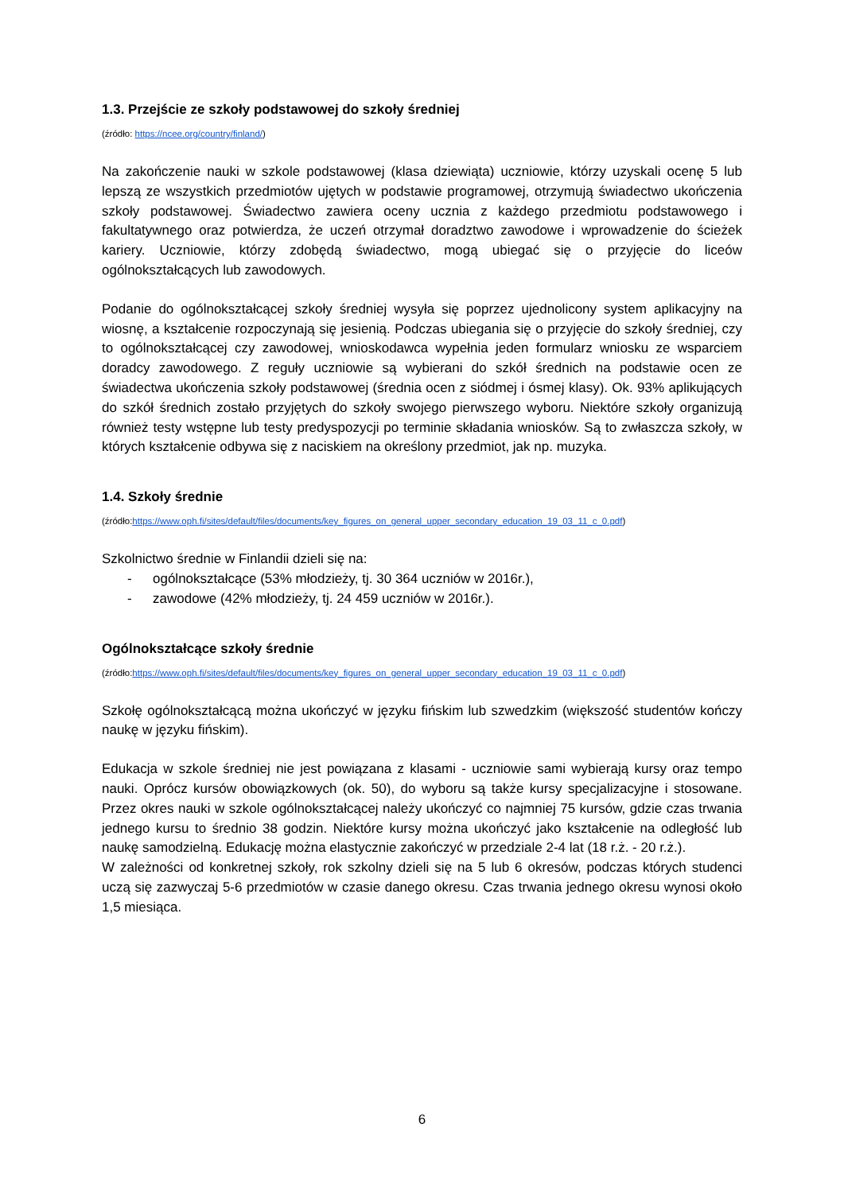1.3. Przejście ze szkoły podstawowej do szkoły średniej
(źródło: https://ncee.org/country/finland/)
Na zakończenie nauki w szkole podstawowej (klasa dziewiąta) uczniowie, którzy uzyskali ocenę 5 lub lepszą ze wszystkich przedmiotów ujętych w podstawie programowej, otrzymują świadectwo ukończenia szkoły podstawowej. Świadectwo zawiera oceny ucznia z każdego przedmiotu podstawowego i fakultatywnego oraz potwierdza, że uczeń otrzymał doradztwo zawodowe i wprowadzenie do ścieżek kariery. Uczniowie, którzy zdobędą świadectwo, mogą ubiegać się o przyjęcie do liceów ogólnokształcących lub zawodowych.
Podanie do ogólnokształcącej szkoły średniej wysyła się poprzez ujednolicony system aplikacyjny na wiosnę, a kształcenie rozpoczynają się jesienią. Podczas ubiegania się o przyjęcie do szkoły średniej, czy to ogólnokształcącej czy zawodowej, wnioskodawca wypełnia jeden formularz wniosku ze wsparciem doradcy zawodowego. Z reguły uczniowie są wybierani do szkół średnich na podstawie ocen ze świadectwa ukończenia szkoły podstawowej (średnia ocen z siódmej i ósmej klasy). Ok. 93% aplikujących do szkół średnich zostało przyjętych do szkoły swojego pierwszego wyboru. Niektóre szkoły organizują również testy wstępne lub testy predyspozycji po terminie składania wniosków. Są to zwłaszcza szkoły, w których kształcenie odbywa się z naciskiem na określony przedmiot, jak np. muzyka.
1.4. Szkoły średnie
(źródło:https://www.oph.fi/sites/default/files/documents/key_figures_on_general_upper_secondary_education_19_03_11_c_0.pdf)
Szkolnictwo średnie w Finlandii dzieli się na:
- ogólnokształcące (53% młodzieży, tj. 30 364 uczniów w 2016r.),
- zawodowe (42% młodzieży, tj. 24 459 uczniów w 2016r.).
Ogólnokształcące szkoły średnie
(źródło:https://www.oph.fi/sites/default/files/documents/key_figures_on_general_upper_secondary_education_19_03_11_c_0.pdf)
Szkołę ogólnokształcącą można ukończyć w języku fińskim lub szwedzkim (większość studentów kończy naukę w języku fińskim).
Edukacja w szkole średniej nie jest powiązana z klasami - uczniowie sami wybierają kursy oraz tempo nauki. Oprócz kursów obowiązkowych (ok. 50), do wyboru są także kursy specjalizacyjne i stosowane. Przez okres nauki w szkole ogólnokształcącej należy ukończyć co najmniej 75 kursów, gdzie czas trwania jednego kursu to średnio 38 godzin. Niektóre kursy można ukończyć jako kształcenie na odległość lub naukę samodzielną. Edukację można elastycznie zakończyć w przedziale 2-4 lat (18 r.ż. - 20 r.ż.).
W zależności od konkretnej szkoły, rok szkolny dzieli się na 5 lub 6 okresów, podczas których studenci uczą się zazwyczaj 5-6 przedmiotów w czasie danego okresu. Czas trwania jednego okresu wynosi około 1,5 miesiąca.
6